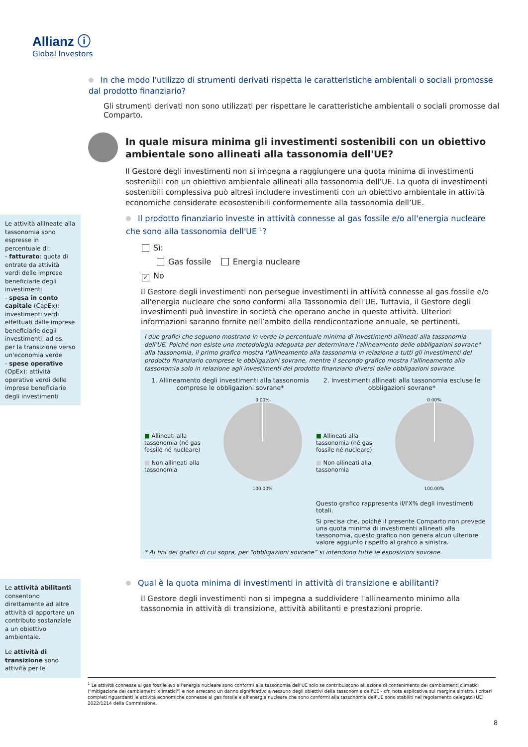Allianz ⓘ
Global Investors
In che modo l'utilizzo di strumenti derivati rispetta le caratteristiche ambientali o sociali promosse dal prodotto finanziario?
Gli strumenti derivati non sono utilizzati per rispettare le caratteristiche ambientali o sociali promosse dal Comparto.
In quale misura minima gli investimenti sostenibili con un obiettivo ambientale sono allineati alla tassonomia dell'UE?
Il Gestore degli investimenti non si impegna a raggiungere una quota minima di investimenti sostenibili con un obiettivo ambientale allineati alla tassonomia dell’UE. La quota di investimenti sostenibili complessiva può altresì includere investimenti con un obiettivo ambientale in attività economiche considerate ecosostenibili conformemente alla tassonomia dell’UE.
Le attività allineate alla tassonomia sono espresse in percentuale di:
- fatturato: quota di entrate da attività verdi delle imprese beneficiarie degli investimenti
- spesa in conto capitale (CapEx): investimenti verdi effettuati dalle imprese beneficiarie degli investimenti, ad es. per la transizione verso un'economia verde
- spese operative (OpEx): attività operative verdi delle imprese beneficiarie degli investimenti
Il prodotto finanziario investe in attività connesse al gas fossile e/o all'energia nucleare che sono alla tassonomia dell'UE <sup>1</sup>?
Sì:
Gas fossile Energia nucleare
✓ No
Il Gestore degli investimenti non persegue investimenti in attività connesse al gas fossile e/o all'energia nucleare che sono conformi alla Tassonomia dell'UE. Tuttavia, il Gestore degli investimenti può investire in società che operano anche in queste attività. Ulteriori informazioni saranno fornite nell’ambito della rendicontazione annuale, se pertinenti.
I due grafici che seguono mostrano in verde la percentuale minima di investimenti allineati alla tassonomia dell'UE. Poiché non esiste una metodologia adeguata per determinare l'allineamento delle obbligazioni sovrane* alla tassonomia, il primo grafico mostra l'allineamento alla tassonomia in relazione a tutti gli investimenti del prodotto finanziario comprese le obbligazioni sovrane, mentre il secondo grafico mostra l'allineamento alla tassonomia solo in relazione agli investimenti del prodotto finanziario diversi dalle obbligazioni sovrane.
1. Allineamento degli investimenti alla tassonomia comprese le obbligazioni sovrane*
■ Allineati alla tassonomia (né gas fossile né nucleare)
■ Non allineati alla tassonomia
0.00%
100.00%
2. Investimenti allineati alla tassonomia escluse le obbligazioni sovrane*
■ Allineati alla tassonomia (né gas fossile né nucleare)
■ Non allineati alla tassonomia
0.00%
100.00%
Questo grafico rappresenta il/l'X% degli investimenti totali.
Si precisa che, poiché il presente Comparto non prevede una quota minima di investimenti allineati alla tassonomia, questo grafico non genera alcun ulteriore valore aggiunto rispetto al grafico a sinistra.
* Ai fini dei grafici di cui sopra, per “obbligazioni sovrane” si intendono tutte le esposizioni sovrane.
Le attività abilitanti consentono direttamente ad altre attività di apportare un contributo sostanziale a un obiettivo ambientale.
Le attività di transizione sono attività per le
Qual è la quota minima di investimenti in attività di transizione e abilitanti?
Il Gestore degli investimenti non si impegna a suddividere l'allineamento minimo alla tassonomia in attività di transizione, attività abilitanti e prestazioni proprie.
<sup>1</sup> Le attività connesse al gas fossile e/o all'energia nucleare sono conformi alla tassonomia dell'UE solo se contribuiscono all'azione di contenimento dei cambiamenti climatici ("mitigazione dei cambiamenti climatici") e non arrecano un danno significativo a nessuno degli obiettivi della tassonomia dell'UE - cfr. nota esplicativa sul margine sinistro. I criteri completi riguardanti le attività economiche connesse al gas fossile e all'energia nucleare che sono conformi alla tassonomia dell'UE sono stabiliti nel regolamento delegato (UE) 2022/1214 della Commissione.
8